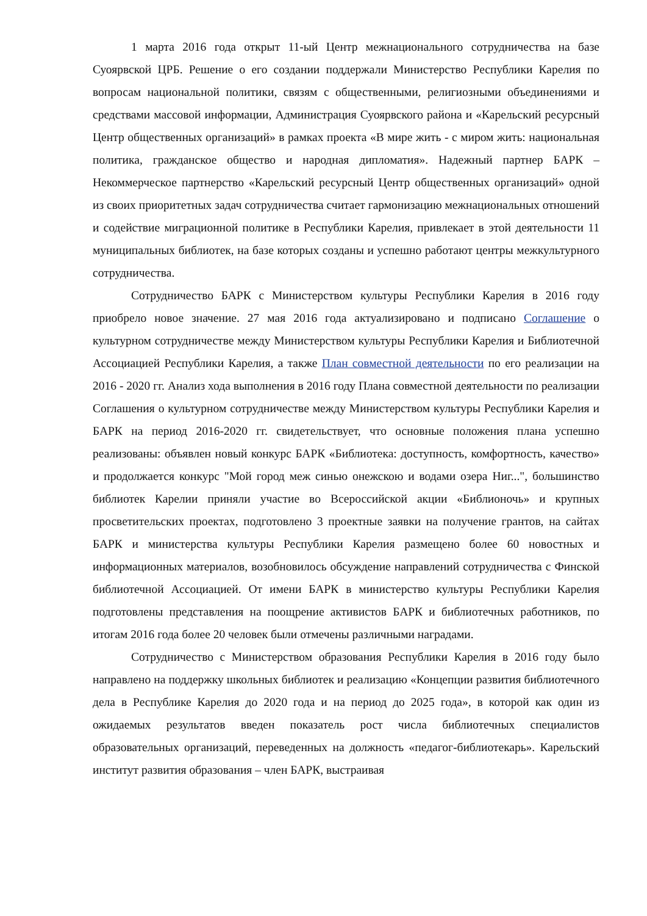1 марта 2016 года открыт 11-ый Центр межнационального сотрудничества на базе Суоярвской ЦРБ. Решение о его создании поддержали Министерство Республики Карелия по вопросам национальной политики, связям с общественными, религиозными объединениями и средствами массовой информации, Администрация Суоярвского района и «Карельский ресурсный Центр общественных организаций» в рамках проекта «В мире жить - с миром жить: национальная политика, гражданское общество и народная дипломатия». Надежный партнер БАРК – Некоммерческое партнерство «Карельский ресурсный Центр общественных организаций» одной из своих приоритетных задач сотрудничества считает гармонизацию межнациональных отношений и содействие миграционной политике в Республики Карелия, привлекает в этой деятельности 11 муниципальных библиотек, на базе которых созданы и успешно работают центры межкультурного сотрудничества.
Сотрудничество БАРК с Министерством культуры Республики Карелия в 2016 году приобрело новое значение. 27 мая 2016 года актуализировано и подписано Соглашение о культурном сотрудничестве между Министерством культуры Республики Карелия и Библиотечной Ассоциацией Республики Карелия, а также План совместной деятельности по его реализации на 2016 - 2020 гг. Анализ хода выполнения в 2016 году Плана совместной деятельности по реализации Соглашения о культурном сотрудничестве между Министерством культуры Республики Карелия и БАРК на период 2016-2020 гг. свидетельствует, что основные положения плана успешно реализованы: объявлен новый конкурс БАРК «Библиотека: доступность, комфортность, качество» и продолжается конкурс "Мой город меж синью онежскою и водами озера Ниг...", большинство библиотек Карелии приняли участие во Всероссийской акции «Библионочь» и крупных просветительских проектах, подготовлено 3 проектные заявки на получение грантов, на сайтах БАРК и министерства культуры Республики Карелия размещено более 60 новостных и информационных материалов, возобновилось обсуждение направлений сотрудничества с Финской библиотечной Ассоциацией. От имени БАРК в министерство культуры Республики Карелия подготовлены представления на поощрение активистов БАРК и библиотечных работников, по итогам 2016 года более 20 человек были отмечены различными наградами.
Сотрудничество с Министерством образования Республики Карелия в 2016 году было направлено на поддержку школьных библиотек и реализацию «Концепции развития библиотечного дела в Республике Карелия до 2020 года и на период до 2025 года», в которой как один из ожидаемых результатов введен показатель рост числа библиотечных специалистов образовательных организаций, переведенных на должность «педагог-библиотекарь». Карельский институт развития образования – член БАРК, выстраивая